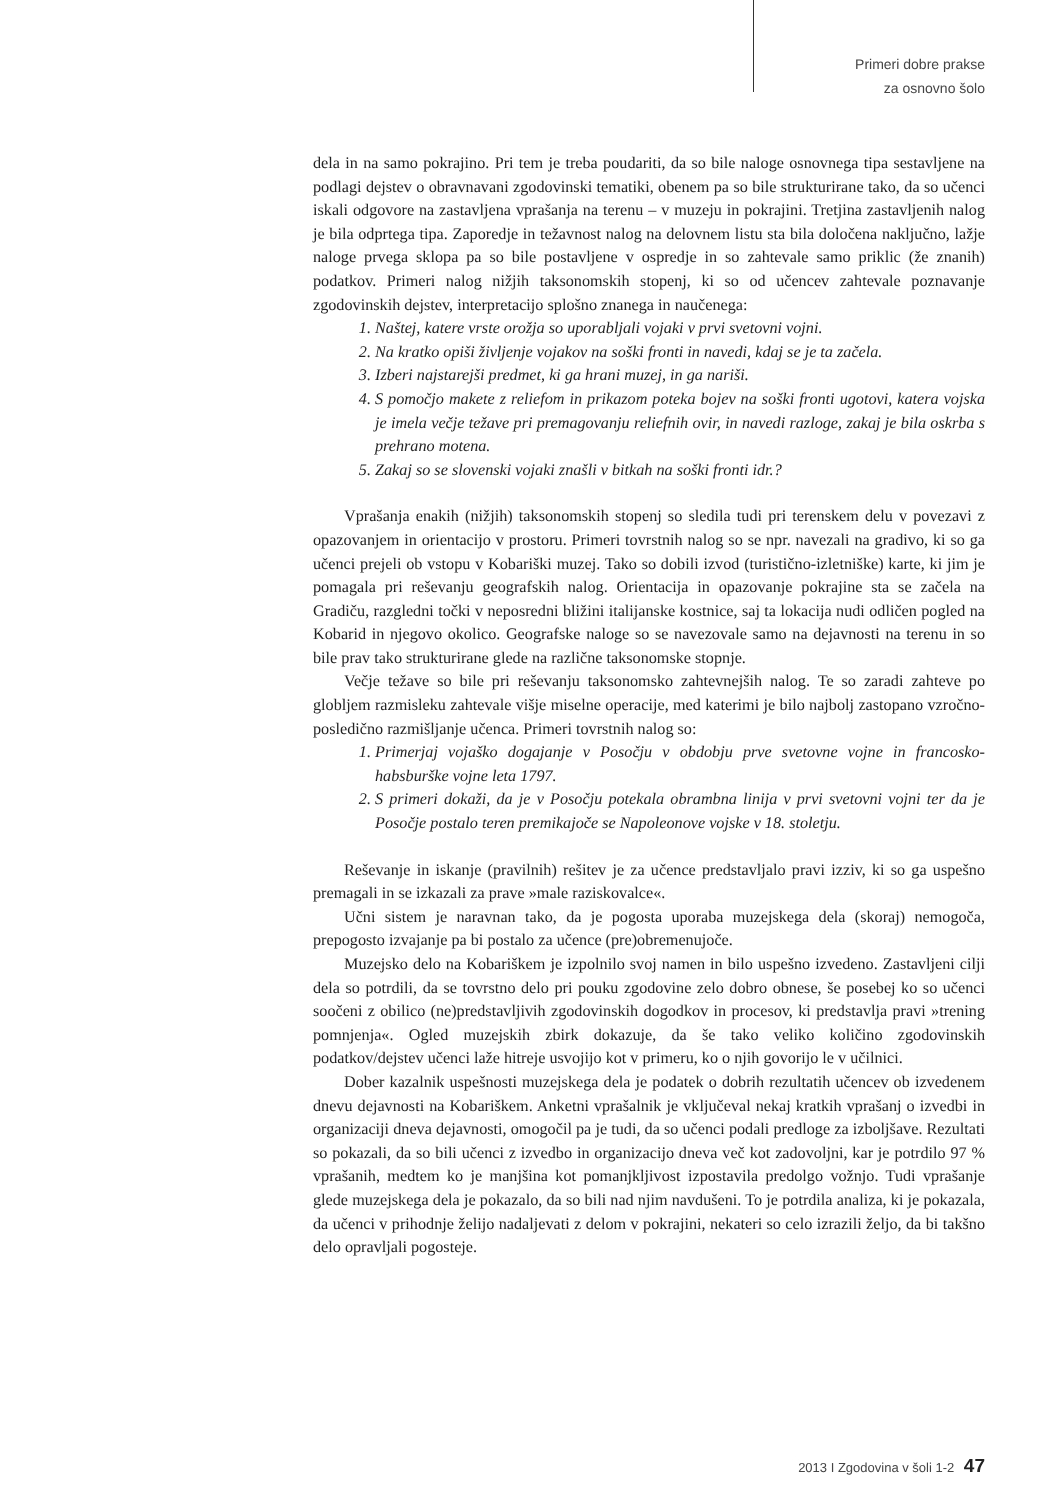Primeri dobre prakse
za osnovno šolo
dela in na samo pokrajino. Pri tem je treba poudariti, da so bile naloge osnovnega tipa sestavljene na podlagi dejstev o obravnavani zgodovinski tematiki, obenem pa so bile strukturirane tako, da so učenci iskali odgovore na zastavljena vprašanja na terenu – v muzeju in pokrajini. Tretjina zastavljenih nalog je bila odprtega tipa. Zaporedje in težavnost nalog na delovnem listu sta bila določena naključno, lažje naloge prvega sklopa pa so bile postavljene v ospredje in so zahtevale samo priklic (že znanih) podatkov. Primeri nalog nižjih taksonomskih stopenj, ki so od učencev zahtevale poznavanje zgodovinskih dejstev, interpretacijo splošno znanega in naučenega:
1. Naštej, katere vrste orožja so uporabljali vojaki v prvi svetovni vojni.
2. Na kratko opiši življenje vojakov na soški fronti in navedi, kdaj se je ta začela.
3. Izberi najstarejši predmet, ki ga hrani muzej, in ga nariši.
4. S pomočjo makete z reliefom in prikazom poteka bojev na soški fronti ugotovi, katera vojska je imela večje težave pri premagovanju reliefnih ovir, in navedi razloge, zakaj je bila oskrba s prehrano motena.
5. Zakaj so se slovenski vojaki znašli v bitkah na soški fronti idr.?
Vprašanja enakih (nižjih) taksonomskih stopenj so sledila tudi pri terenskem delu v povezavi z opazovanjem in orientacijo v prostoru. Primeri tovrstnih nalog so se npr. navezali na gradivo, ki so ga učenci prejeli ob vstopu v Kobariški muzej. Tako so dobili izvod (turistično-izletniške) karte, ki jim je pomagala pri reševanju geografskih nalog. Orientacija in opazovanje pokrajine sta se začela na Gradiču, razgledni točki v neposredni bližini italijanske kostnice, saj ta lokacija nudi odličen pogled na Kobarid in njegovo okolico. Geografske naloge so se navezovale samo na dejavnosti na terenu in so bile prav tako strukturirane glede na različne taksonomske stopnje.
Večje težave so bile pri reševanju taksonomsko zahtevnejših nalog. Te so zaradi zahteve po globljem razmisleku zahtevale višje miselne operacije, med katerimi je bilo najbolj zastopano vzročno-posledično razmišljanje učenca. Primeri tovrstnih nalog so:
1. Primerjaj vojaško dogajanje v Posočju v obdobju prve svetovne vojne in francosko-habsburške vojne leta 1797.
2. S primeri dokaži, da je v Posočju potekala obrambna linija v prvi svetovni vojni ter da je Posočje postalo teren premikajoče se Napoleonove vojske v 18. stoletju.
Reševanje in iskanje (pravilnih) rešitev je za učence predstavljalo pravi izziv, ki so ga uspešno premagali in se izkazali za prave »male raziskovalce«.
Učni sistem je naravnan tako, da je pogosta uporaba muzejskega dela (skoraj) nemogoča, prepogosto izvajanje pa bi postalo za učence (pre)obremenujoče.
Muzejsko delo na Kobariškem je izpolnilo svoj namen in bilo uspešno izvedeno. Zastavljeni cilji dela so potrdili, da se tovrstno delo pri pouku zgodovine zelo dobro obnese, še posebej ko so učenci soočeni z obilico (ne)predstavljivih zgodovinskih dogodkov in procesov, ki predstavlja pravi »trening pomnjenja«. Ogled muzejskih zbirk dokazuje, da še tako veliko količino zgodovinskih podatkov/dejstev učenci laže hitreje usvojijo kot v primeru, ko o njih govorijo le v učilnici.
Dober kazalnik uspešnosti muzejskega dela je podatek o dobrih rezultatih učencev ob izvedenem dnevu dejavnosti na Kobariškem. Anketni vprašalnik je vključeval nekaj kratkih vprašanj o izvedbi in organizaciji dneva dejavnosti, omogočil pa je tudi, da so učenci podali predloge za izboljšave. Rezultati so pokazali, da so bili učenci z izvedbo in organizacijo dneva več kot zadovoljni, kar je potrdilo 97 % vprašanih, medtem ko je manjšina kot pomanjkljivost izpostavila predolgo vožnjo. Tudi vprašanje glede muzejskega dela je pokazalo, da so bili nad njim navdušeni. To je potrdila analiza, ki je pokazala, da učenci v prihodnje želijo nadaljevati z delom v pokrajini, nekateri so celo izrazili željo, da bi takšno delo opravljali pogosteje.
2013 I Zgodovina v šoli 1-2 47